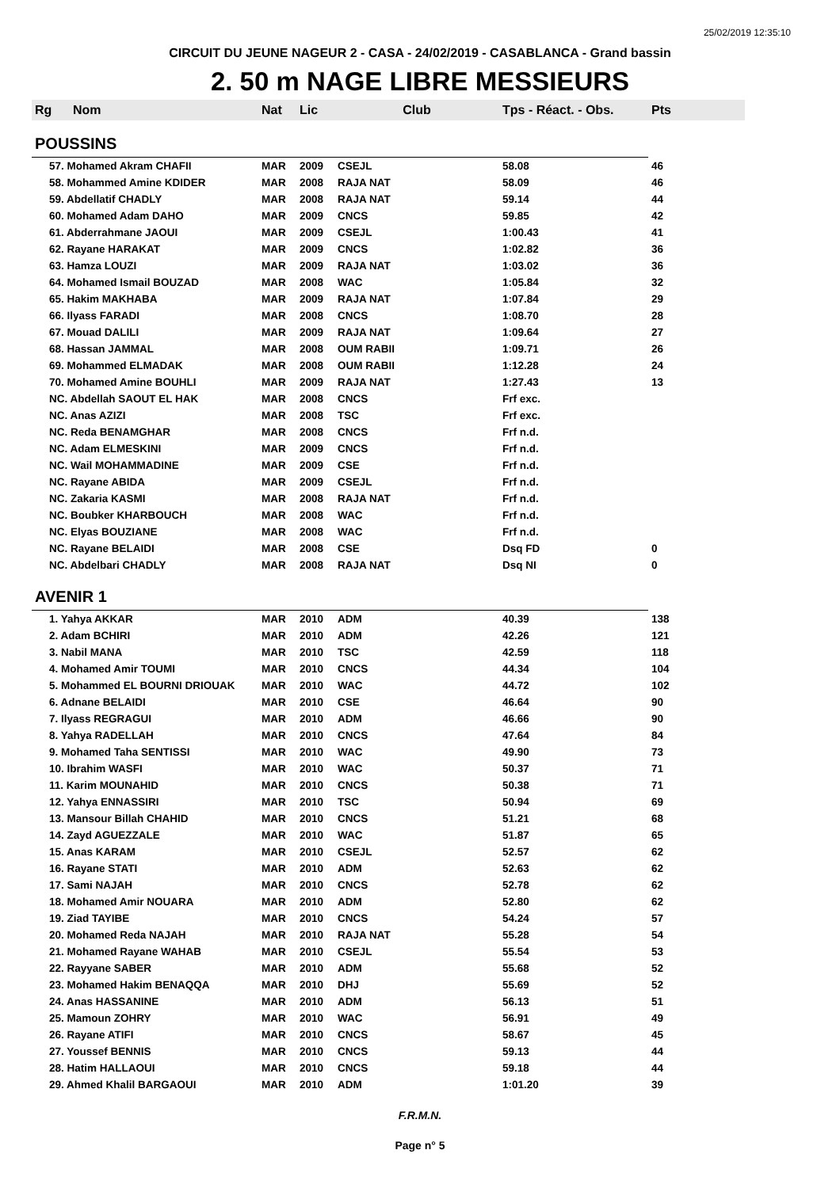25/02/2019 12:35:10
CIRCUIT DU JEUNE NAGEUR 2 - CASA - 24/02/2019 - CASABLANCA - Grand bassin
2. 50 m NAGE LIBRE MESSIEURS
| Rg | Nom | Nat | Lic | Club | Tps - Réact. - Obs. | Pts |
| --- | --- | --- | --- | --- | --- | --- |
| POUSSINS | | | | | | |
| 57. Mohamed Akram CHAFII | | MAR | 2009 | CSEJL | 58.08 | 46 |
| 58. Mohammed Amine KDIDER | | MAR | 2008 | RAJA NAT | 58.09 | 46 |
| 59. Abdellatif CHADLY | | MAR | 2008 | RAJA NAT | 59.14 | 44 |
| 60. Mohamed Adam DAHO | | MAR | 2009 | CNCS | 59.85 | 42 |
| 61. Abderrahmane JAOUI | | MAR | 2009 | CSEJL | 1:00.43 | 41 |
| 62. Rayane HARAKAT | | MAR | 2009 | CNCS | 1:02.82 | 36 |
| 63. Hamza LOUZI | | MAR | 2009 | RAJA NAT | 1:03.02 | 36 |
| 64. Mohamed Ismail BOUZAD | | MAR | 2008 | WAC | 1:05.84 | 32 |
| 65. Hakim MAKHABA | | MAR | 2009 | RAJA NAT | 1:07.84 | 29 |
| 66. Ilyass FARADI | | MAR | 2008 | CNCS | 1:08.70 | 28 |
| 67. Mouad DALILI | | MAR | 2009 | RAJA NAT | 1:09.64 | 27 |
| 68. Hassan JAMMAL | | MAR | 2008 | OUM RABII | 1:09.71 | 26 |
| 69. Mohammed ELMADAK | | MAR | 2008 | OUM RABII | 1:12.28 | 24 |
| 70. Mohamed Amine BOUHLI | | MAR | 2009 | RAJA NAT | 1:27.43 | 13 |
| NC. Abdellah SAOUT EL HAK | | MAR | 2008 | CNCS | Frf exc. | |
| NC. Anas AZIZI | | MAR | 2008 | TSC | Frf exc. | |
| NC. Reda BENAMGHAR | | MAR | 2008 | CNCS | Frf n.d. | |
| NC. Adam ELMESKINI | | MAR | 2009 | CNCS | Frf n.d. | |
| NC. Wail MOHAMMADINE | | MAR | 2009 | CSE | Frf n.d. | |
| NC. Rayane ABIDA | | MAR | 2009 | CSEJL | Frf n.d. | |
| NC. Zakaria KASMI | | MAR | 2008 | RAJA NAT | Frf n.d. | |
| NC. Boubker KHARBOUCH | | MAR | 2008 | WAC | Frf n.d. | |
| NC. Elyas BOUZIANE | | MAR | 2008 | WAC | Frf n.d. | |
| NC. Rayane BELAIDI | | MAR | 2008 | CSE | Dsq FD | 0 |
| NC. Abdelbari CHADLY | | MAR | 2008 | RAJA NAT | Dsq NI | 0 |
| AVENIR 1 | | | | | | |
| 1. Yahya AKKAR | | MAR | 2010 | ADM | 40.39 | 138 |
| 2. Adam BCHIRI | | MAR | 2010 | ADM | 42.26 | 121 |
| 3. Nabil MANA | | MAR | 2010 | TSC | 42.59 | 118 |
| 4. Mohamed Amir TOUMI | | MAR | 2010 | CNCS | 44.34 | 104 |
| 5. Mohammed EL BOURNI DRIOUAK | | MAR | 2010 | WAC | 44.72 | 102 |
| 6. Adnane BELAIDI | | MAR | 2010 | CSE | 46.64 | 90 |
| 7. Ilyass REGRAGUI | | MAR | 2010 | ADM | 46.66 | 90 |
| 8. Yahya RADELLAH | | MAR | 2010 | CNCS | 47.64 | 84 |
| 9. Mohamed Taha SENTISSI | | MAR | 2010 | WAC | 49.90 | 73 |
| 10. Ibrahim WASFI | | MAR | 2010 | WAC | 50.37 | 71 |
| 11. Karim MOUNAHID | | MAR | 2010 | CNCS | 50.38 | 71 |
| 12. Yahya ENNASSIRI | | MAR | 2010 | TSC | 50.94 | 69 |
| 13. Mansour Billah CHAHID | | MAR | 2010 | CNCS | 51.21 | 68 |
| 14. Zayd AGUEZZALE | | MAR | 2010 | WAC | 51.87 | 65 |
| 15. Anas KARAM | | MAR | 2010 | CSEJL | 52.57 | 62 |
| 16. Rayane STATI | | MAR | 2010 | ADM | 52.63 | 62 |
| 17. Sami NAJAH | | MAR | 2010 | CNCS | 52.78 | 62 |
| 18. Mohamed Amir NOUARA | | MAR | 2010 | ADM | 52.80 | 62 |
| 19. Ziad TAYIBE | | MAR | 2010 | CNCS | 54.24 | 57 |
| 20. Mohamed Reda NAJAH | | MAR | 2010 | RAJA NAT | 55.28 | 54 |
| 21. Mohamed Rayane WAHAB | | MAR | 2010 | CSEJL | 55.54 | 53 |
| 22. Rayyane SABER | | MAR | 2010 | ADM | 55.68 | 52 |
| 23. Mohamed Hakim BENAQQA | | MAR | 2010 | DHJ | 55.69 | 52 |
| 24. Anas HASSANINE | | MAR | 2010 | ADM | 56.13 | 51 |
| 25. Mamoun ZOHRY | | MAR | 2010 | WAC | 56.91 | 49 |
| 26. Rayane ATIFI | | MAR | 2010 | CNCS | 58.67 | 45 |
| 27. Youssef BENNIS | | MAR | 2010 | CNCS | 59.13 | 44 |
| 28. Hatim HALLAOUI | | MAR | 2010 | CNCS | 59.18 | 44 |
| 29. Ahmed Khalil BARGAOUI | | MAR | 2010 | ADM | 1:01.20 | 39 |
F.R.M.N.
Page n° 5